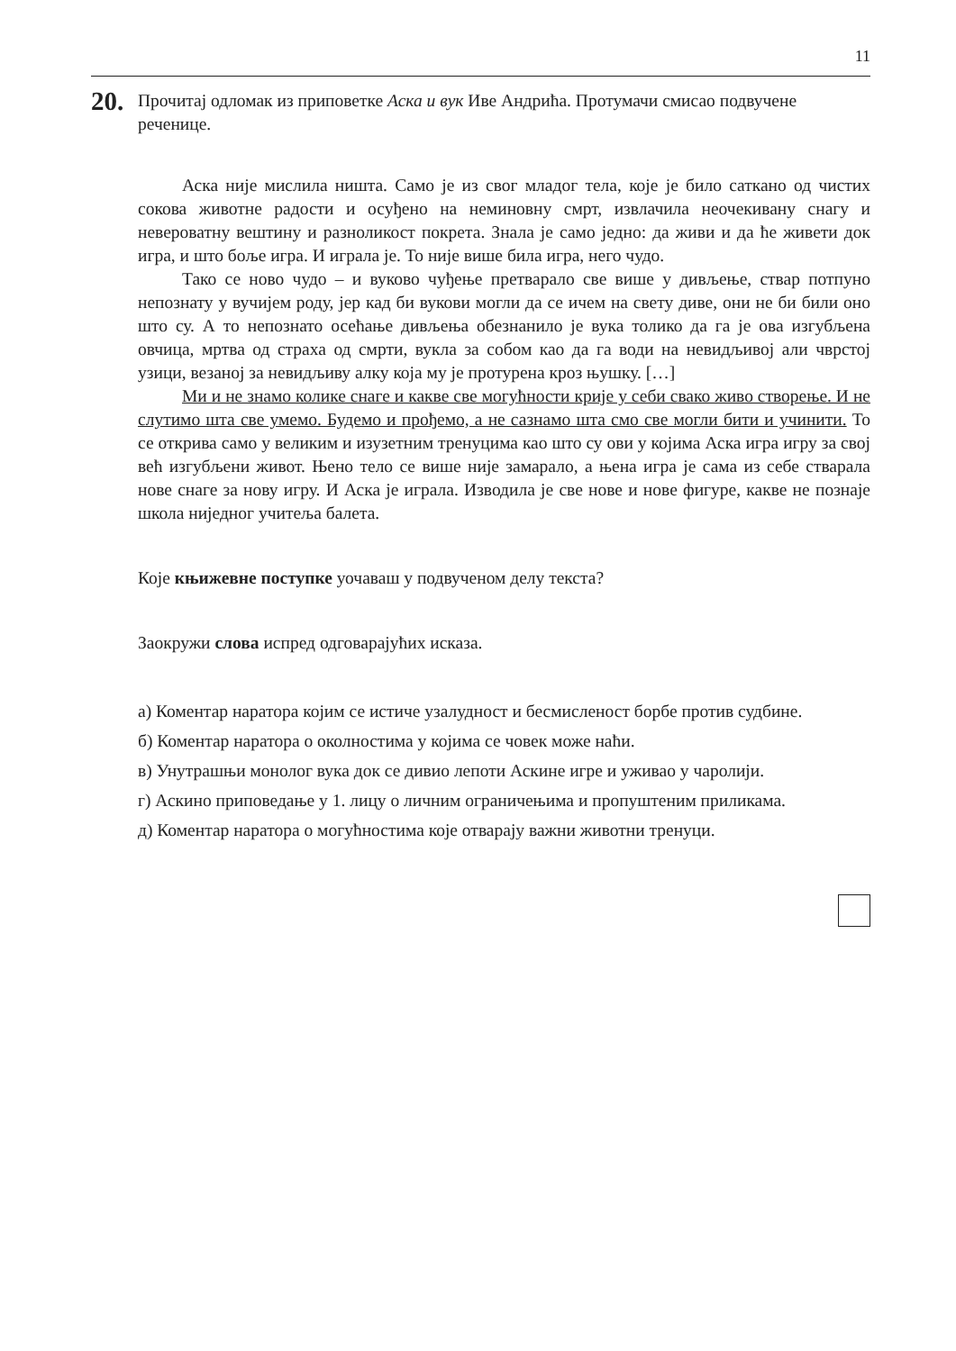11
20.
Прочитај одломак из приповетке Аска и вук Иве Андрића. Протумачи смисао подвучене реченице.
Аска није мислила ништа. Само је из свог младог тела, које је било саткано од чистих сокова животне радости и осуђено на неминовну смрт, извлачила неочекивану снагу и невероватну вештину и разноликост покрета. Знала је само једно: да живи и да ће живети док игра, и што боље игра. И играла је. То није више била игра, него чудо.
Тако се ново чудо – и вуково чуђење претварало све више у дивљење, ствар потпуно непознату у вучијем роду, јер кад би вукови могли да се ичем на свету диве, они не би били оно што су. А то непознато осећање дивљења обезнанило је вука толико да га је ова изгубљена овчица, мртва од страха од смрти, вукла за собом као да га води на невидљивој али чврстој узици, везаној за невидљиву алку која му је протурена кроз њушку. […]
Ми и не знамо колике снаге и какве све могућности крије у себи свако живо створење. И не слутимо шта све умемо. Будемо и прођемо, а не сазнамо шта смо све могли бити и учинити. То се открива само у великим и изузетним тренуцима као што су ови у којима Аска игра игру за свој већ изгубљени живот. Њено тело се више није замарало, а њена игра је сама из себе стварала нове снаге за нову игру. И Аска је играла. Изводила је све нове и нове фигуре, какве не познаје школа ниједног учитеља балета.
Које књижевне поступке уочаваш у подвученом делу текста?
Заокружи слова испред одговарајућих исказа.
а) Коментар наратора којим се истиче узалудност и бесмисленост борбе против судбине.
б) Коментар наратора о околностима у којима се човек може наћи.
в) Унутрашњи монолог вука док се дивио лепоти Аскине игре и уживао у чаролији.
г) Аскино приповедање у 1. лицу о личним ограничењима и пропуштеним приликама.
д) Коментар наратора о могућностима које отварају важни животни тренуци.